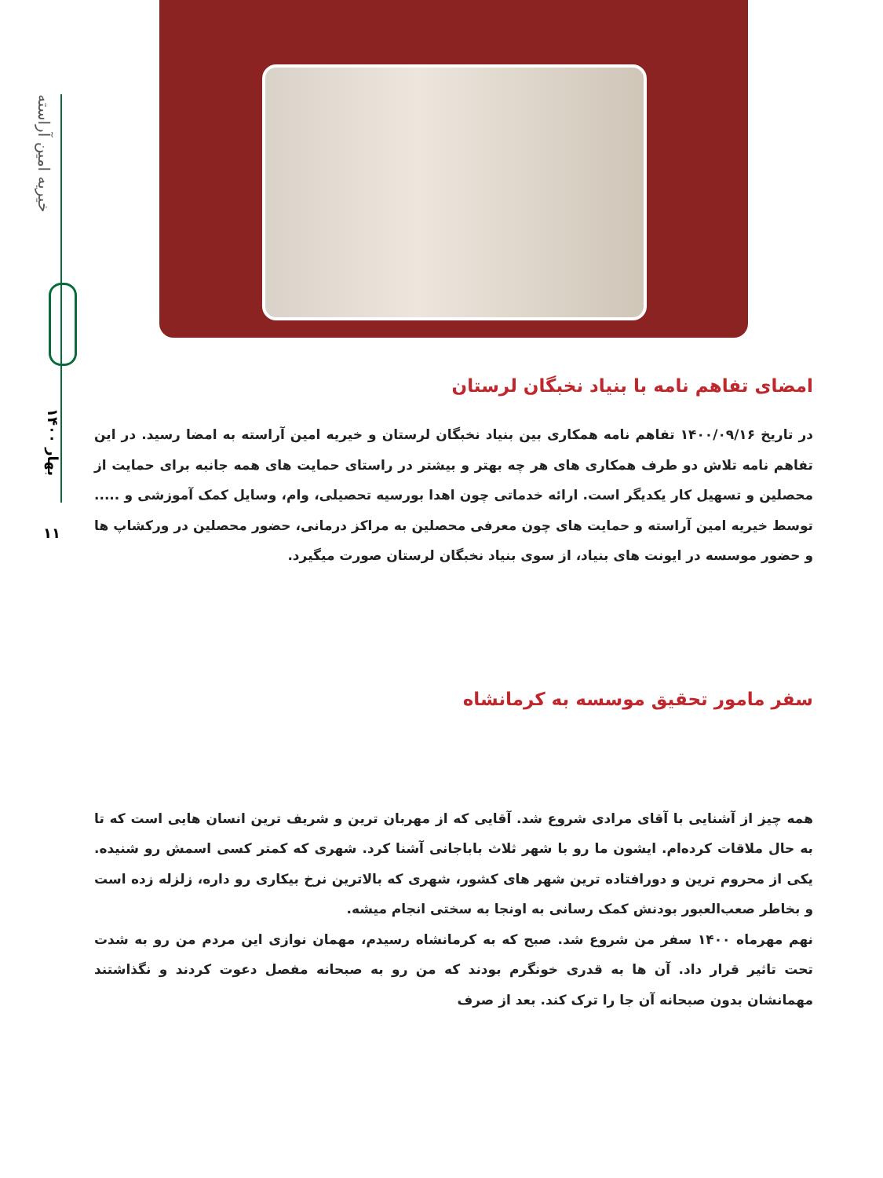خیریه امین آراسته
بهار ۱۴۰۰
۱۱
امضای تفاهم نامه با بنیاد نخبگان لرستان
در تاریخ ۱۴۰۰/۰۹/۱۶ تفاهم نامه همکاری بین بنیاد نخبگان لرستان و خیریه امین آراسته به امضا رسید. در این تفاهم نامه تلاش دو طرف همکاری های هر چه بهتر و بیشتر در راستای حمایت های همه جانبه برای حمایت از محصلین و تسهیل کار یکدیگر است. ارائه خدماتی چون اهدا بورسیه تحصیلی، وام، وسایل کمک آموزشی و ..... توسط خیریه امین آراسته و حمایت های چون معرفی محصلین به مراکز درمانی، حضور محصلین در ورکشاپ ها و حضور موسسه در ایونت های بنیاد، از سوی بنیاد نخبگان لرستان صورت میگیرد.
سفر مامور تحقیق موسسه به کرمانشاه
همه چیز از آشنایی با آقای مرادی شروع شد. آقایی که از مهربان ترین و شریف ترین انسان هایی است که تا به حال ملاقات کرده‌ام. ایشون ما رو با شهر ثلاث باباجانی آشنا کرد. شهری که کمتر کسی اسمش رو شنیده. یکی از محروم ترین و دورافتاده ترین شهر های کشور، شهری که بالاترین نرخ بیکاری رو داره، زلزله زده است و بخاطر صعب‌العبور بودنش کمک رسانی به اونجا به سختی انجام میشه.
نهم مهرماه ۱۴۰۰ سفر من شروع شد. صبح که به کرمانشاه رسیدم، مهمان نوازی این مردم من رو به شدت تحت تاثیر قرار داد. آن ها به قدری خونگرم بودند که من رو به صبحانه مفصل دعوت کردند و نگذاشتند مهمانشان بدون صبحانه آن جا را ترک کند. بعد از صرف